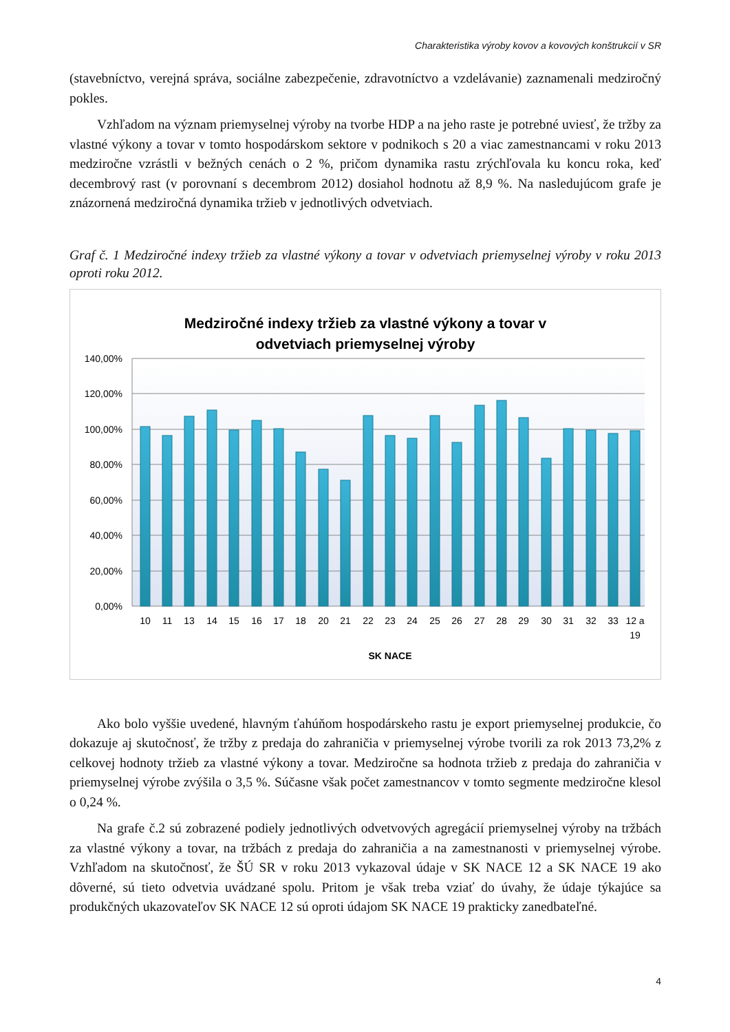Charakteristika výroby kovov a kovových konštrukcií v SR
(stavebníctvo, verejná správa, sociálne zabezpečenie, zdravotníctvo a vzdelávanie) zaznamenali medziročný pokles.
Vzhľadom na význam priemyselnej výroby na tvorbe HDP a na jeho raste je potrebné uviesť, že tržby za vlastné výkony a tovar v tomto hospodárskom sektore v podnikoch s 20 a viac zamestnancami v roku 2013 medziročne vzrástli v bežných cenách o 2 %, pričom dynamika rastu zrýchľovala ku koncu roka, keď decembrový rast (v porovnaní s decembrom 2012) dosiahol hodnotu až 8,9 %. Na nasledujúcom grafe je znázornená medziročná dynamika tržieb v jednotlivých odvetviach.
Graf č. 1 Medziročné indexy tržieb za vlastné výkony a tovar v odvetviach priemyselnej výroby v roku 2013 oproti roku 2012.
Medziročné indexy tržieb za vlastné výkony a tovar v
odvetviach priemyselnej výroby
140,00%
120,00%
100,00%
80,00%
60,00%
40,00%
20,00%
0,00%
10
11
13
14
15
16
17
18
20
21
22
23
24
25
26
27
28
29
30
31
32
33
12 a
19
SK NACE
Ako bolo vyššie uvedené, hlavným ťahúňom hospodárskeho rastu je export priemyselnej produkcie, čo dokazuje aj skutočnosť, že tržby z predaja do zahraničia v priemyselnej výrobe tvorili za rok 2013 73,2% z celkovej hodnoty tržieb za vlastné výkony a tovar. Medziročne sa hodnota tržieb z predaja do zahraničia v priemyselnej výrobe zvýšila o 3,5 %. Súčasne však počet zamestnancov v tomto segmente medziročne klesol o 0,24 %.
Na grafe č.2 sú zobrazené podiely jednotlivých odvetvových agregácií priemyselnej výroby na tržbách za vlastné výkony a tovar, na tržbách z predaja do zahraničia a na zamestnanosti v priemyselnej výrobe. Vzhľadom na skutočnosť, že ŠÚ SR v roku 2013 vykazoval údaje v SK NACE 12 a SK NACE 19 ako dôverné, sú tieto odvetvia uvádzané spolu. Pritom je však treba vziať do úvahy, že údaje týkajúce sa produkčných ukazovateľov SK NACE 12 sú oproti údajom SK NACE 19 prakticky zanedbateľné.
4